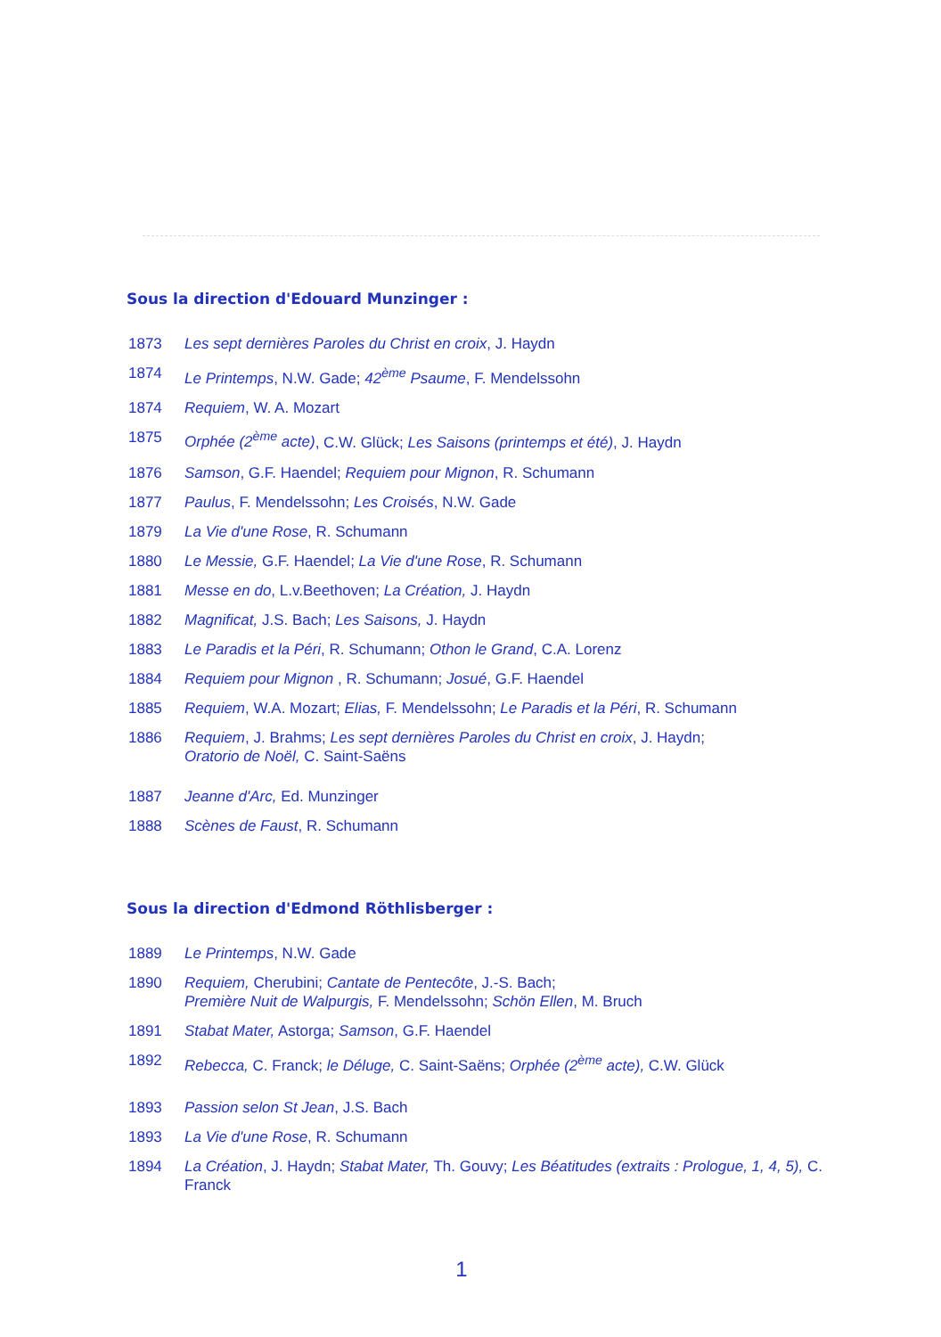Sous la direction d'Edouard Munzinger :
1873 Les sept dernières Paroles du Christ en croix, J. Haydn
1874 Le Printemps, N.W. Gade; 42<sup>ème</sup> Psaume, F. Mendelssohn
1874 Requiem, W. A. Mozart
1875 Orphée (2<sup>ème</sup> acte), C.W. Glück; Les Saisons (printemps et été), J. Haydn
1876 Samson, G.F. Haendel; Requiem pour Mignon, R. Schumann
1877 Paulus, F. Mendelssohn; Les Croisés, N.W. Gade
1879 La Vie d'une Rose, R. Schumann
1880 Le Messie, G.F. Haendel; La Vie d'une Rose, R. Schumann
1881 Messe en do, L.v.Beethoven; La Création, J. Haydn
1882 Magnificat, J.S. Bach; Les Saisons, J. Haydn
1883 Le Paradis et la Péri, R. Schumann; Othon le Grand, C.A. Lorenz
1884 Requiem pour Mignon , R. Schumann; Josué, G.F. Haendel
1885 Requiem, W.A. Mozart; Elias, F. Mendelssohn; Le Paradis et la Péri, R. Schumann
1886 Requiem, J. Brahms; Les sept dernières Paroles du Christ en croix, J. Haydn;
Oratorio de Noël, C. Saint-Saëns
1887 Jeanne d'Arc, Ed. Munzinger
1888 Scènes de Faust, R. Schumann
Sous la direction d'Edmond Röthlisberger :
1889 Le Printemps, N.W. Gade
1890 Requiem, Cherubini; Cantate de Pentecôte, J.-S. Bach;
Première Nuit de Walpurgis, F. Mendelssohn; Schön Ellen, M. Bruch
1891 Stabat Mater, Astorga; Samson, G.F. Haendel
1892 Rebecca, C. Franck; le Déluge, C. Saint-Saëns; Orphée (2<sup>ème</sup> acte), C.W. Glück
1893 Passion selon St Jean, J.S. Bach
1893 La Vie d'une Rose, R. Schumann
1894 La Création, J. Haydn; Stabat Mater, Th. Gouvy; Les Béatitudes (extraits : Prologue, 1, 4, 5), C. Franck
1